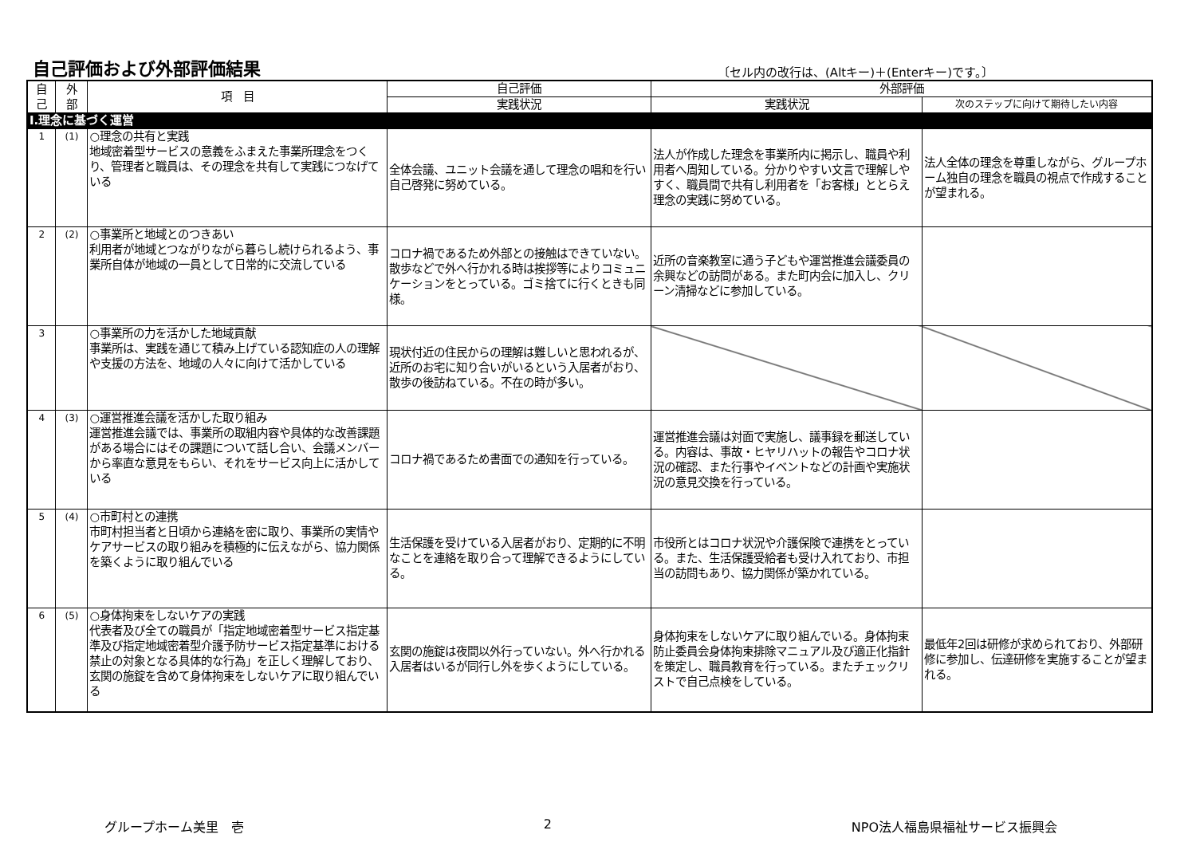自己評価および外部評価結果
〔セル内の改行は、(Altキー)＋(Enterキー)です。〕
| 自 己 | 外 部 | 項 目 | 自己評価 | 外部評価 | |
| --- | --- | --- | --- | --- | --- |
| | | | 実践状況 | 実践状況 | 次のステップに向けて期待したい内容 |
| Ⅰ.理念に基づく運営 | | | | | |
| 1 | (1) | ○理念の共有と実践 地域密着型サービスの意義をふまえた事業所理念をつくり、管理者と職員は、その理念を共有して実践につなげている | 全体会議、ユニット会議を通して理念の唱和を行い自己啓発に努めている。 | 法人が作成した理念を事業所内に掲示し、職員や利用者へ周知している。分かりやすい文言で理解しやすく、職員間で共有し利用者を「お客様」ととらえ理念の実践に努めている。 | 法人全体の理念を尊重しながら、グループホーム独自の理念を職員の視点で作成することが望まれる。 |
| 2 | (2) | ○事業所と地域とのつきあい 利用者が地域とつながりながら暮らし続けられるよう、事業所自体が地域の一員として日常的に交流している | コロナ禍であるため外部との接触はできていない。散歩などで外へ行かれる時は挨拶等によりコミュニケーションをとっている。ゴミ捨てに行くときも同様。 | 近所の音楽教室に通う子どもや運営推進会議委員の余興などの訪問がある。また町内会に加入し、クリーン清掃などに参加している。 | |
| 3 | | ○事業所の力を活かした地域貢献 事業所は、実践を通じて積み上げている認知症の人の理解や支援の方法を、地域の人々に向けて活かしている | 現状付近の住民からの理解は難しいと思われるが、近所のお宅に知り合いがいるという入居者がおり、散歩の後訪ねている。不在の時が多い。 | | |
| 4 | (3) | ○運営推進会議を活かした取り組み 運営推進会議では、事業所の取組内容や具体的な改善課題がある場合にはその課題について話し合い、会議メンバーから率直な意見をもらい、それをサービス向上に活かしている | コロナ禍であるため書面での通知を行っている。 | 運営推進会議は対面で実施し、議事録を郵送している。内容は、事故・ヒヤリハットの報告やコロナ状況の確認、また行事やイベントなどの計画や実施状況の意見交換を行っている。 | |
| 5 | (4) | ○市町村との連携 市町村担当者と日頃から連絡を密に取り、事業所の実情やケアサービスの取り組みを積極的に伝えながら、協力関係を築くように取り組んでいる | 生活保護を受けている入居者がおり、定期的に不明なことを連絡を取り合って理解できるようにしている。 | 市役所とはコロナ状況や介護保険で連携をとっている。また、生活保護受給者も受け入れており、市担当の訪問もあり、協力関係が築かれている。 | |
| 6 | (5) | ○身体拘束をしないケアの実践 代表者及び全ての職員が「指定地域密着型サービス指定基準及び指定地域密着型介護予防サービス指定基準における禁止の対象となる具体的な行為」を正しく理解しており、玄関の施錠を含めて身体拘束をしないケアに取り組んでいる | 玄関の施錠は夜間以外行っていない。外へ行かれる入居者はいるが同行し外を歩くようにしている。 | 身体拘束をしないケアに取り組んでいる。身体拘束防止委員会身体拘束排除マニュアル及び適正化指針を策定し、職員教育を行っている。またチェックリストで自己点検をしている。 | 最低年2回は研修が求められており、外部研修に参加し、伝達研修を実施することが望まれる。 |
グループホーム美里　壱 2 NPO法人福島県福祉サービス振興会